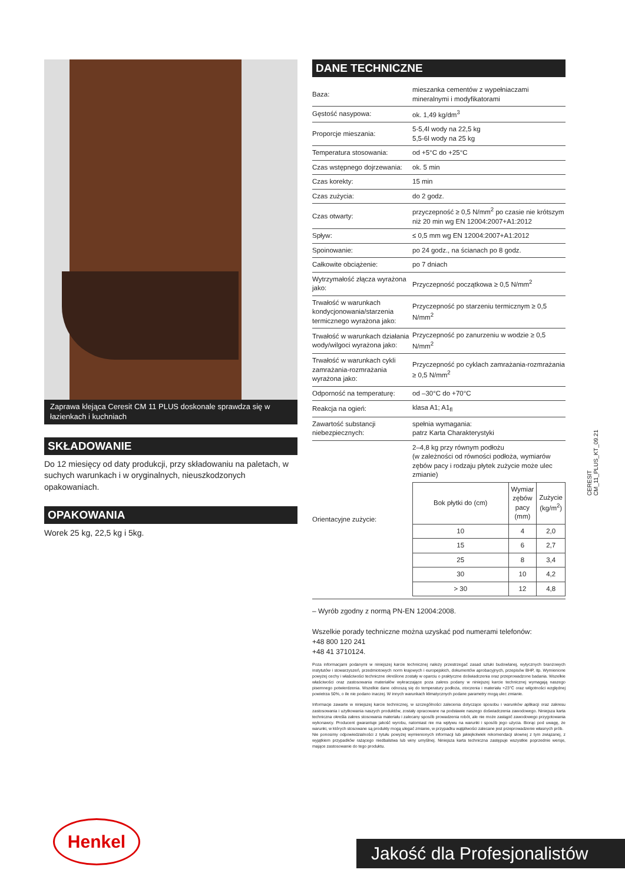Zaprawa klejąca Ceresit CM 11 PLUS doskonale sprawdza się w łazienkach i kuchniach
SKŁADOWANIE
Do 12 miesięcy od daty produkcji, przy składowaniu na paletach, w suchych warunkach i w oryginalnych, nieuszkodzonych opakowaniach.
OPAKOWANIA
Worek 25 kg, 22,5 kg i 5kg.
DANE TECHNICZNE
| Baza: | mieszanka cementów z wypełniaczami mineralnymi i modyfikatorami |
| Gęstość nasypowa: | ok. 1,49 kg/dm<sup>3</sup> |
| Proporcje mieszania: | 5-5,4l wody na 22,5 kg 5,5-6l wody na 25 kg |
| Temperatura stosowania: | od +5°C do +25°C |
| Czas wstępnego dojrzewania: | ok. 5 min |
| Czas korekty: | 15 min |
| Czas zużycia: | do 2 godz. |
| Czas otwarty: | przyczepność ≥ 0,5 N/mm<sup>2</sup> po czasie nie krótszym niż 20 min wg EN 12004:2007+A1:2012 |
| Spływ: | ≤ 0,5 mm wg EN 12004:2007+A1:2012 |
| Spoinowanie: | po 24 godz., na ścianach po 8 godz. |
| Całkowite obciążenie: | po 7 dniach |
| Wytrzymałość złącza wyrażona jako: | Przyczepność początkowa ≥ 0,5 N/mm<sup>2</sup> |
| Trwałość w warunkach kondycjonowania/starzenia termicznego wyrażona jako: | Przyczepność po starzeniu termicznym ≥ 0,5 N/mm<sup>2</sup> |
| Trwałość w warunkach działania wody/wilgoci wyrażona jako: | Przyczepność po zanurzeniu w wodzie ≥ 0,5 N/mm<sup>2</sup> |
| Trwałość w warunkach cykli zamrażania-rozmrażania wyrażona jako: | Przyczepność po cyklach zamrażania-rozmrażania ≥ 0,5 N/mm<sup>2</sup> |
| Odporność na temperaturę: | od –30°C do +70°C |
| Reakcja na ogień: | klasa A1; A1<sub>fl</sub> |
| Zawartość substancji niebezpiecznych: | spełnia wymagania: patrz Karta Charakterystyki |
| Orientacyjne zużycie: | 2–4,8 kg przy równym podłożu (w zależności od równości podłoża, wymiarów zębów pacy i rodzaju płytek zużycie może ulec zmianie) / Bok płytki do (cm) / Wymiar zębów pacy (mm) / Zużycie (kg/m<sup>2</sup>) / / --- / --- / --- / / 10 / 4 / 2,0 / / 15 / 6 / 2,7 / / 25 / 8 / 3,4 / / 30 / 10 / 4,2 / / > 30 / 12 / 4,8 / |
– Wyrób zgodny z normą PN-EN 12004:2008.
Wszelkie porady techniczne można uzyskać pod numerami telefonów:
+48 800 120 241
+48 41 3710124.
Poza informacjami podanymi w niniejszej karcie technicznej należy przestrzegać zasad sztuki budowlanej, wytycznych branżowych instytutów i stowarzyszeń, przedmiotowych norm krajowych i europejskich, dokumentów aprobacyjnych, przepisów BHP, itp. Wymienione powyżej cechy i właściwości techniczne określone zostały w oparciu o praktyczne doświadczenia oraz przeprowadzone badania. Wszelkie właściwości oraz zastosowania materiałów wykraczające poza zakres podany w niniejszej karcie technicznej wymagają naszego pisemnego potwierdzenia. Wszelkie dane odnoszą się do temperatury podłoża, otoczenia i materiału +23°C oraz wilgotności względnej powietrza 50%, o ile nie podano inaczej. W innych warunkach klimatycznych podane parametry mogą ulec zmianie.
Informacje zawarte w niniejszej karcie technicznej, w szczególności zalecenia dotyczące sposobu i warunków aplikacji oraz zakresu zastosowania i użytkowania naszych produktów, zostały opracowane na podstawie naszego doświadczenia zawodowego. Niniejsza karta techniczna określa zakres stosowania materiału i zalecany sposób prowadzenia robót, ale nie może zastąpić zawodowego przygotowania wykonawcy. Producent gwarantuje jakość wyrobu, natomiast nie ma wpływu na warunki i sposób jego użycia. Biorąc pod uwagę, że warunki, w których stosowane są produkty mogą ulegać zmianie, w przypadku wątpliwości zalecane jest przeprowadzenie własnych prób.
Nie ponosimy odpowiedzialności z tytułu powyżej wymienionych informacji lub jakiejkolwiek rekomendacji słownej z tym związanej, z wyjątkiem przypadków rażącego niedbalstwa lub winy umyślnej. Niniejsza karta techniczna zastępuje wszystkie poprzednie wersje, mające zastosowanie do tego produktu.
CERESIT
CM_11_PLUS_KT_09.21
Henkel
Jakość dla Profesjonalistów